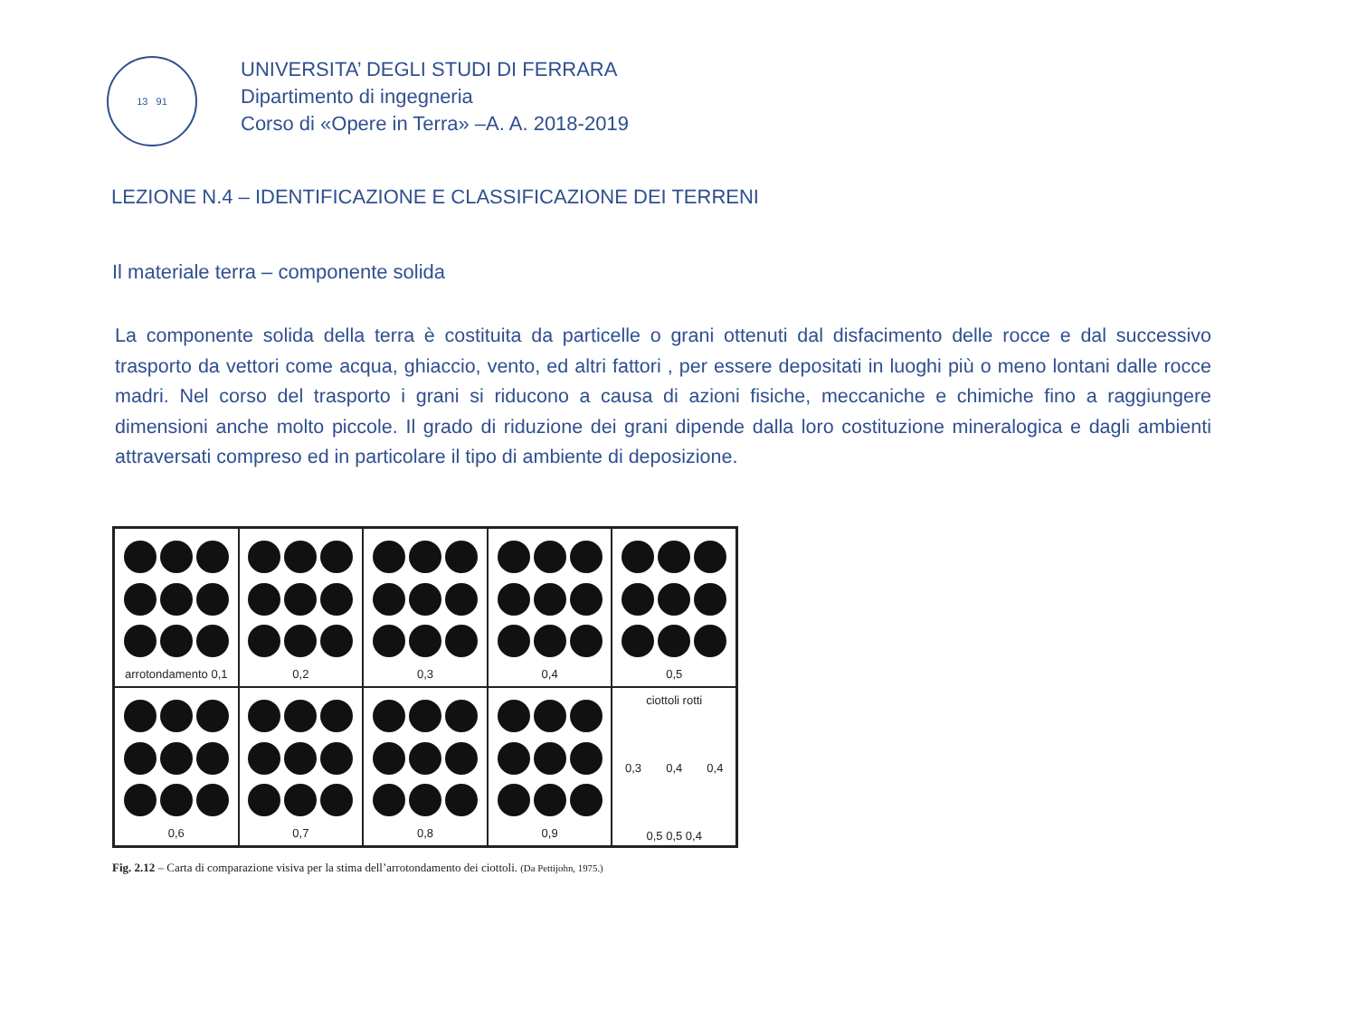13 91
UNIVERSITA’ DEGLI STUDI DI FERRARA
Dipartimento di ingegneria
Corso di «Opere in Terra» –A. A. 2018-2019
LEZIONE N.4 – IDENTIFICAZIONE E CLASSIFICAZIONE DEI TERRENI
Il materiale terra – componente solida
La componente solida della terra è costituita da particelle o grani ottenuti dal disfacimento delle rocce e dal successivo trasporto da vettori come acqua, ghiaccio, vento, ed altri fattori , per essere depositati in luoghi più o meno lontani dalle rocce madri. Nel corso del trasporto i grani si riducono a causa di azioni fisiche, meccaniche e chimiche fino a raggiungere dimensioni anche molto piccole. Il grado di riduzione dei grani dipende dalla loro costituzione mineralogica e dagli ambienti attraversati compreso ed in particolare il tipo di ambiente di deposizione.
arrotondamento 0,1
0,2
0,3
0,4
0,5
0,6
0,7
0,8
0,9
ciottoli rotti
0,3 0,4 0,4
0,5 0,5 0,4
Fig. 2.12 – Carta di comparazione visiva per la stima dell’arrotondamento dei ciottoli. (Da Pettijohn, 1975.)